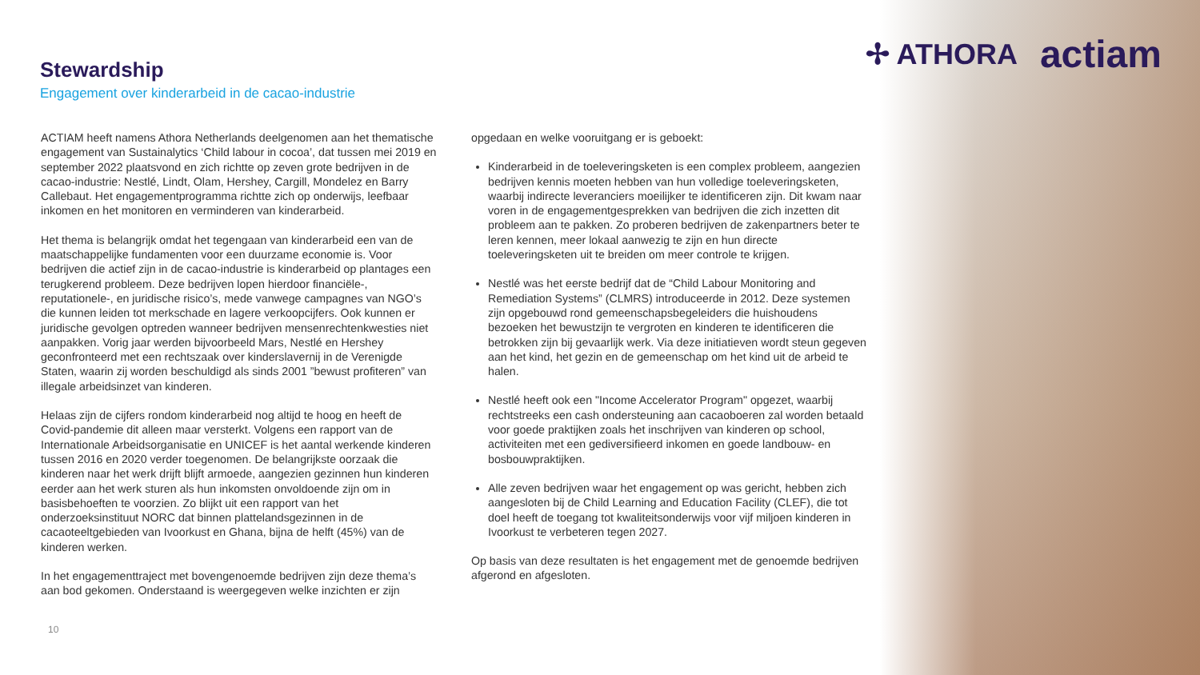✢ ATHORA actiam
Stewardship
Engagement over kinderarbeid in de cacao-industrie
ACTIAM heeft namens Athora Netherlands deelgenomen aan het thematische engagement van Sustainalytics ‘Child labour in cocoa’, dat tussen mei 2019 en september 2022 plaatsvond en zich richtte op zeven grote bedrijven in de cacao-industrie: Nestlé, Lindt, Olam, Hershey, Cargill, Mondelez en Barry Callebaut. Het engagementprogramma richtte zich op onderwijs, leefbaar inkomen en het monitoren en verminderen van kinderarbeid.
Het thema is belangrijk omdat het tegengaan van kinderarbeid een van de maatschappelijke fundamenten voor een duurzame economie is. Voor bedrijven die actief zijn in de cacao-industrie is kinderarbeid op plantages een terugkerend probleem. Deze bedrijven lopen hierdoor financiële-, reputationele-, en juridische risico’s, mede vanwege campagnes van NGO’s die kunnen leiden tot merkschade en lagere verkoopcijfers. Ook kunnen er juridische gevolgen optreden wanneer bedrijven mensenrechtenkwesties niet aanpakken. Vorig jaar werden bijvoorbeeld Mars, Nestlé en Hershey geconfronteerd met een rechtszaak over kinderslavernij in de Verenigde Staten, waarin zij worden beschuldigd als sinds 2001 ”bewust profiteren” van illegale arbeidsinzet van kinderen.
Helaas zijn de cijfers rondom kinderarbeid nog altijd te hoog en heeft de Covid-pandemie dit alleen maar versterkt. Volgens een rapport van de Internationale Arbeidsorganisatie en UNICEF is het aantal werkende kinderen tussen 2016 en 2020 verder toegenomen. De belangrijkste oorzaak die kinderen naar het werk drijft blijft armoede, aangezien gezinnen hun kinderen eerder aan het werk sturen als hun inkomsten onvoldoende zijn om in basisbehoeften te voorzien. Zo blijkt uit een rapport van het onderzoeksinstituut NORC dat binnen plattelandsgezinnen in de cacaoteeltgebieden van Ivoorkust en Ghana, bijna de helft (45%) van de kinderen werken.
In het engagementtraject met bovengenoemde bedrijven zijn deze thema’s aan bod gekomen. Onderstaand is weergegeven welke inzichten er zijn
opgedaan en welke vooruitgang er is geboekt:
Kinderarbeid in de toeleveringsketen is een complex probleem, aangezien bedrijven kennis moeten hebben van hun volledige toeleveringsketen, waarbij indirecte leveranciers moeilijker te identificeren zijn. Dit kwam naar voren in de engagementgesprekken van bedrijven die zich inzetten dit probleem aan te pakken. Zo proberen bedrijven de zakenpartners beter te leren kennen, meer lokaal aanwezig te zijn en hun directe toeleveringsketen uit te breiden om meer controle te krijgen.
Nestlé was het eerste bedrijf dat de “Child Labour Monitoring and Remediation Systems” (CLMRS) introduceerde in 2012. Deze systemen zijn opgebouwd rond gemeenschapsbegeleiders die huishoudens bezoeken het bewustzijn te vergroten en kinderen te identificeren die betrokken zijn bij gevaarlijk werk. Via deze initiatieven wordt steun gegeven aan het kind, het gezin en de gemeenschap om het kind uit de arbeid te halen.
Nestlé heeft ook een "Income Accelerator Program" opgezet, waarbij rechtstreeks een cash ondersteuning aan cacaoboeren zal worden betaald voor goede praktijken zoals het inschrijven van kinderen op school, activiteiten met een gediversifieerd inkomen en goede landbouw- en bosbouwpraktijken.
Alle zeven bedrijven waar het engagement op was gericht, hebben zich aangesloten bij de Child Learning and Education Facility (CLEF), die tot doel heeft de toegang tot kwaliteitsonderwijs voor vijf miljoen kinderen in Ivoorkust te verbeteren tegen 2027.
Op basis van deze resultaten is het engagement met de genoemde bedrijven afgerond en afgesloten.
10